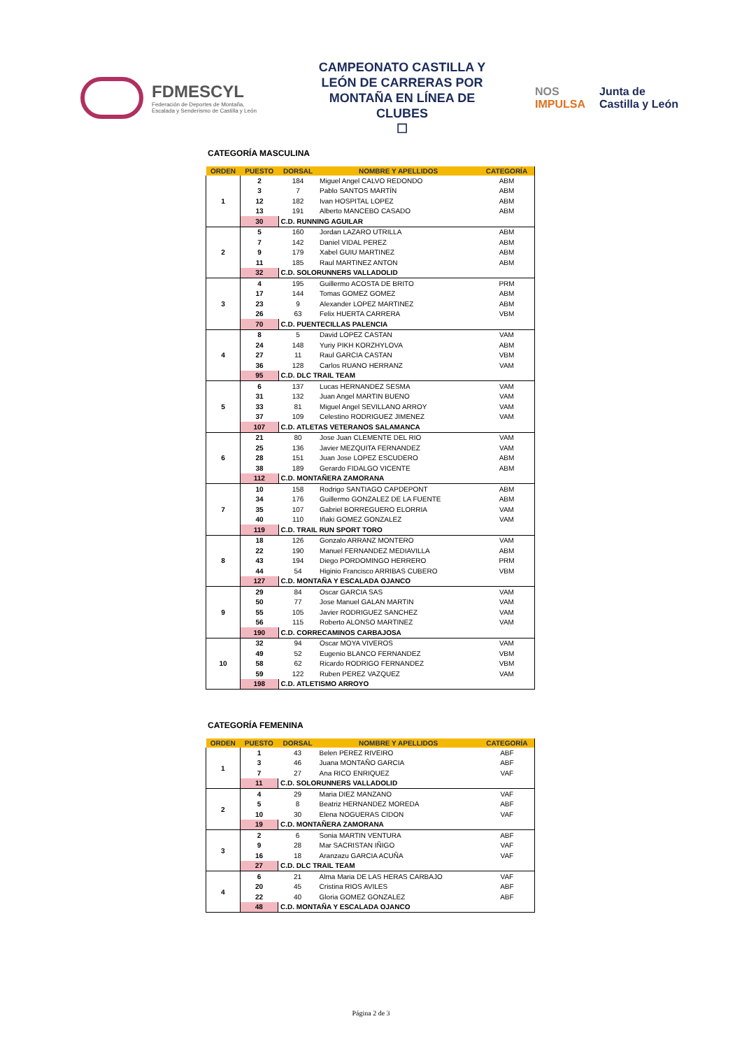FDMESCYL
Federación de Deportes de Montaña,
Escalada y Senderismo de Castilla y León
CAMPEONATO CASTILLA Y LEÓN DE CARRERAS POR MONTAÑA EN LÍNEA DE CLUBES
☐
NOS
IMPULSA
Junta de
Castilla y León
CATEGORÍA MASCULINA
| ORDEN | PUESTO | DORSAL | NOMBRE Y APELLIDOS | CATEGORÍA |
| --- | --- | --- | --- | --- |
| 1 | 2 | 184 | Miguel Angel CALVO REDONDO | ABM |
| | 3 | 7 | Pablo SANTOS MARTÍN | ABM |
| | 12 | 182 | Ivan HOSPITAL LOPEZ | ABM |
| | 13 | 191 | Alberto MANCEBO CASADO | ABM |
| | 30 | C.D. RUNNING AGUILAR | | |
| 2 | 5 | 160 | Jordan LAZARO UTRILLA | ABM |
| | 7 | 142 | Daniel VIDAL PEREZ | ABM |
| | 9 | 179 | Xabel GUIU MARTINEZ | ABM |
| | 11 | 185 | Raul MARTINEZ ANTON | ABM |
| | 32 | C.D. SOLORUNNERS VALLADOLID | | |
| 3 | 4 | 195 | Guillermo ACOSTA DE BRITO | PRM |
| | 17 | 144 | Tomas GOMEZ GOMEZ | ABM |
| | 23 | 9 | Alexander LOPEZ MARTINEZ | ABM |
| | 26 | 63 | Felix HUERTA CARRERA | VBM |
| | 70 | C.D. PUENTECILLAS PALENCIA | | |
| 4 | 8 | 5 | David LOPEZ CASTAN | VAM |
| | 24 | 148 | Yuriy PIKH KORZHYLOVA | ABM |
| | 27 | 11 | Raul GARCIA CASTAN | VBM |
| | 36 | 128 | Carlos RUANO HERRANZ | VAM |
| | 95 | C.D. DLC TRAIL TEAM | | |
| 5 | 6 | 137 | Lucas HERNANDEZ SESMA | VAM |
| | 31 | 132 | Juan Angel MARTIN BUENO | VAM |
| | 33 | 81 | Miguel Angel SEVILLANO ARROY | VAM |
| | 37 | 109 | Celestino RODRIGUEZ JIMENEZ | VAM |
| | 107 | C.D. ATLETAS VETERANOS SALAMANCA | | |
| 6 | 21 | 80 | Jose Juan CLEMENTE DEL RIO | VAM |
| | 25 | 136 | Javier MEZQUITA FERNANDEZ | VAM |
| | 28 | 151 | Juan Jose LOPEZ ESCUDERO | ABM |
| | 38 | 189 | Gerardo FIDALGO VICENTE | ABM |
| | 112 | C.D. MONTAÑERA ZAMORANA | | |
| 7 | 10 | 158 | Rodrigo SANTIAGO CAPDEPONT | ABM |
| | 34 | 176 | Guillermo GONZALEZ DE LA FUENTE | ABM |
| | 35 | 107 | Gabriel BORREGUERO ELORRIA | VAM |
| | 40 | 110 | Iñaki GOMEZ GONZALEZ | VAM |
| | 119 | C.D. TRAIL RUN SPORT TORO | | |
| 8 | 18 | 126 | Gonzalo ARRANZ MONTERO | VAM |
| | 22 | 190 | Manuel FERNANDEZ MEDIAVILLA | ABM |
| | 43 | 194 | Diego PORDOMINGO HERRERO | PRM |
| | 44 | 54 | Higinio Francisco ARRIBAS CUBERO | VBM |
| | 127 | C.D. MONTAÑA Y ESCALADA OJANCO | | |
| 9 | 29 | 84 | Oscar GARCIA SAS | VAM |
| | 50 | 77 | Jose Manuel GALAN MARTIN | VAM |
| | 55 | 105 | Javier RODRIGUEZ SANCHEZ | VAM |
| | 56 | 115 | Roberto ALONSO MARTINEZ | VAM |
| | 190 | C.D. CORRECAMINOS CARBAJOSA | | |
| 10 | 32 | 94 | Oscar MOYA VIVEROS | VAM |
| | 49 | 52 | Eugenio BLANCO FERNANDEZ | VBM |
| | 58 | 62 | Ricardo RODRIGO FERNANDEZ | VBM |
| | 59 | 122 | Ruben PEREZ VAZQUEZ | VAM |
| | 198 | C.D. ATLETISMO ARROYO | | |
CATEGORÍA FEMENINA
| ORDEN | PUESTO | DORSAL | NOMBRE Y APELLIDOS | CATEGORÍA |
| --- | --- | --- | --- | --- |
| 1 | 1 | 43 | Belen PEREZ RIVEIRO | ABF |
| | 3 | 46 | Juana MONTAÑO GARCIA | ABF |
| | 7 | 27 | Ana RICO ENRIQUEZ | VAF |
| | 11 | C.D. SOLORUNNERS VALLADOLID | | |
| 2 | 4 | 29 | Maria DIEZ MANZANO | VAF |
| | 5 | 8 | Beatriz HERNANDEZ MOREDA | ABF |
| | 10 | 30 | Elena NOGUERAS CIDON | VAF |
| | 19 | C.D. MONTAÑERA ZAMORANA | | |
| 3 | 2 | 6 | Sonia MARTIN VENTURA | ABF |
| | 9 | 28 | Mar SACRISTAN IÑIGO | VAF |
| | 16 | 18 | Aranzazu GARCIA ACUÑA | VAF |
| | 27 | C.D. DLC TRAIL TEAM | | |
| 4 | 6 | 21 | Alma Maria DE LAS HERAS CARBAJO | VAF |
| | 20 | 45 | Cristina RIOS AVILES | ABF |
| | 22 | 40 | Gloria GOMEZ GONZALEZ | ABF |
| | 48 | C.D. MONTAÑA Y ESCALADA OJANCO | | |
Página 2 de 3